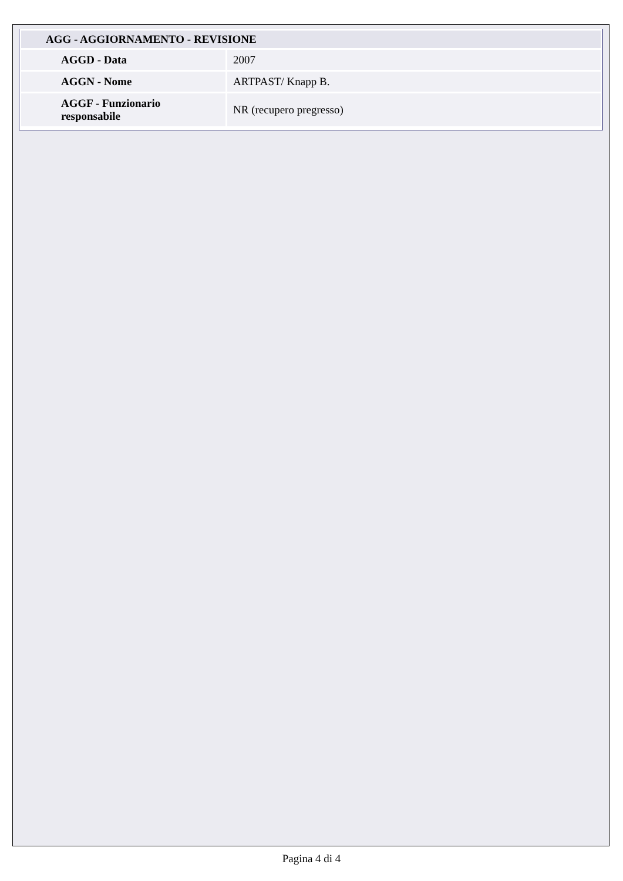| AGG - AGGIORNAMENTO - REVISIONE | |
| AGGD - Data | 2007 |
| AGGN - Nome | ARTPAST/ Knapp B. |
| AGGF - Funzionario responsabile | NR (recupero pregresso) |
Pagina 4 di 4